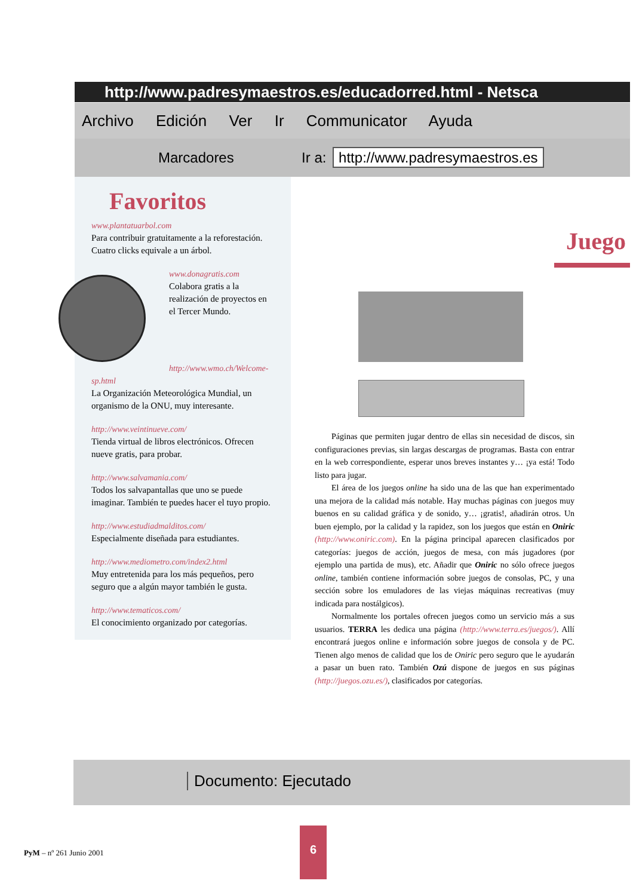http://www.padresymaestros.es/educadorred.html - Netsca
Archivo Edición Ver Ir Communicator Ayuda
Marcadores Ir a: http://www.padresymaestros.es
Favoritos
www.plantatuarbol.com
Para contribuir gratuitamente a la reforestación. Cuatro clicks equivale a un árbol.
www.donagratis.com
Colabora gratis a la realización de proyectos en el Tercer Mundo.
http://www.wmo.ch/Welcome-sp.html
La Organización Meteorológica Mundial, un organismo de la ONU, muy interesante.
http://www.veintinueve.com/
Tienda virtual de libros electrónicos. Ofrecen nueve gratis, para probar.
http://www.salvamania.com/
Todos los salvapantallas que uno se puede imaginar. También te puedes hacer el tuyo propio.
http://www.estudiadmalditos.com/
Especialmente diseñada para estudiantes.
http://www.mediometro.com/index2.html
Muy entretenida para los más pequeños, pero seguro que a algún mayor también le gusta.
http://www.tematicos.com/
El conocimiento organizado por categorías.
Juego
Páginas que permiten jugar dentro de ellas sin necesidad de discos, sin configuraciones previas, sin largas descargas de programas. Basta con entrar en la web correspondiente, esperar unos breves instantes y… ¡ya está! Todo listo para jugar.
El área de los juegos online ha sido una de las que han experimentado una mejora de la calidad más notable. Hay muchas páginas con juegos muy buenos en su calidad gráfica y de sonido, y… ¡gratis!, añadirán otros. Un buen ejemplo, por la calidad y la rapidez, son los juegos que están en Oniric (http://www.oniric.com). En la página principal aparecen clasificados por categorías: juegos de acción, juegos de mesa, con más jugadores (por ejemplo una partida de mus), etc. Añadir que Oniric no sólo ofrece juegos online, también contiene información sobre juegos de consolas, PC, y una sección sobre los emuladores de las viejas máquinas recreativas (muy indicada para nostálgicos).
Normalmente los portales ofrecen juegos como un servicio más a sus usuarios. TERRA les dedica una página (http://www.terra.es/juegos/). Allí encontrará juegos online e información sobre juegos de consola y de PC. Tienen algo menos de calidad que los de Oniric pero seguro que le ayudarán a pasar un buen rato. También Ozú dispone de juegos en sus páginas (http://juegos.ozu.es/), clasificados por categorías.
Documento: Ejecutado
PyM – nº 261 Junio 2001
6